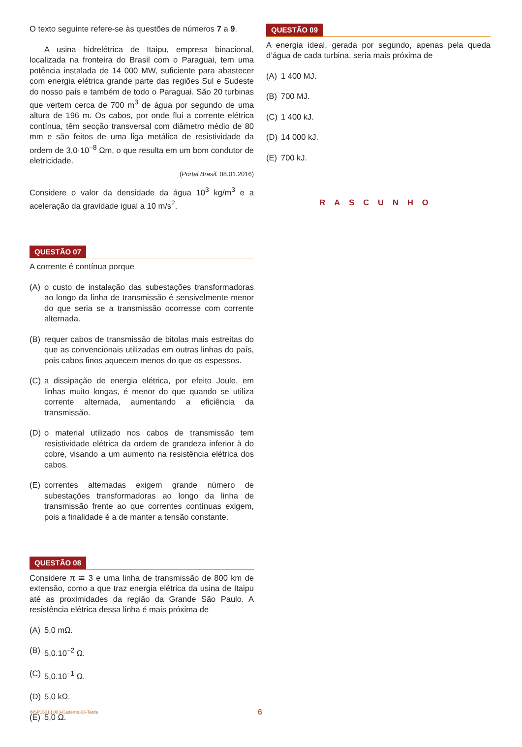O texto seguinte refere-se às questões de números 7 a 9.
A usina hidrelétrica de Itaipu, empresa binacional, localizada na fronteira do Brasil com o Paraguai, tem uma potência instalada de 14 000 MW, suficiente para abastecer com energia elétrica grande parte das regiões Sul e Sudeste do nosso país e também de todo o Paraguai. São 20 turbinas que vertem cerca de 700 m<sup>3</sup> de água por segundo de uma altura de 196 m. Os cabos, por onde flui a corrente elétrica contínua, têm secção transversal com diâmetro médio de 80 mm e são feitos de uma liga metálica de resistividade da ordem de 3,0·10<sup>–8</sup> Ωm, o que resulta em um bom condutor de eletricidade.
(Portal Brasil. 08.01.2016)
Considere o valor da densidade da água 10<sup>3</sup> kg/m<sup>3</sup> e a aceleração da gravidade igual a 10 m/s<sup>2</sup>.
QUESTÃO 07
A corrente é contínua porque
(A) o custo de instalação das subestações transformadoras ao longo da linha de transmissão é sensivelmente menor do que seria se a transmissão ocorresse com corrente alternada.
(B) requer cabos de transmissão de bitolas mais estreitas do que as convencionais utilizadas em outras linhas do país, pois cabos finos aquecem menos do que os espessos.
(C) a dissipação de energia elétrica, por efeito Joule, em linhas muito longas, é menor do que quando se utiliza corrente alternada, aumentando a eficiência da transmissão.
(D) o material utilizado nos cabos de transmissão tem resistividade elétrica da ordem de grandeza inferior à do cobre, visando a um aumento na resistência elétrica dos cabos.
(E) correntes alternadas exigem grande número de subestações transformadoras ao longo da linha de transmissão frente ao que correntes contínuas exigem, pois a finalidade é a de manter a tensão constante.
QUESTÃO 08
Considere π ≅ 3 e uma linha de transmissão de 800 km de extensão, como a que traz energia elétrica da usina de Itaipu até as proximidades da região da Grande São Paulo. A resistência elétrica dessa linha é mais próxima de
(A) 5,0 mΩ.
(B) 5,0.10<sup>–2</sup> Ω.
(C) 5,0.10<sup>–1</sup> Ω.
(D) 5,0 kΩ.
(E) 5,0 Ω.
QUESTÃO 09
A energia ideal, gerada por segundo, apenas pela queda d’água de cada turbina, seria mais próxima de
(A) 1 400 MJ.
(B) 700 MJ.
(C) 1 400 kJ.
(D) 14 000 kJ.
(E) 700 kJ.
RASCUNHO
INSP1601 | 003-Caderno-03-Tarde
6